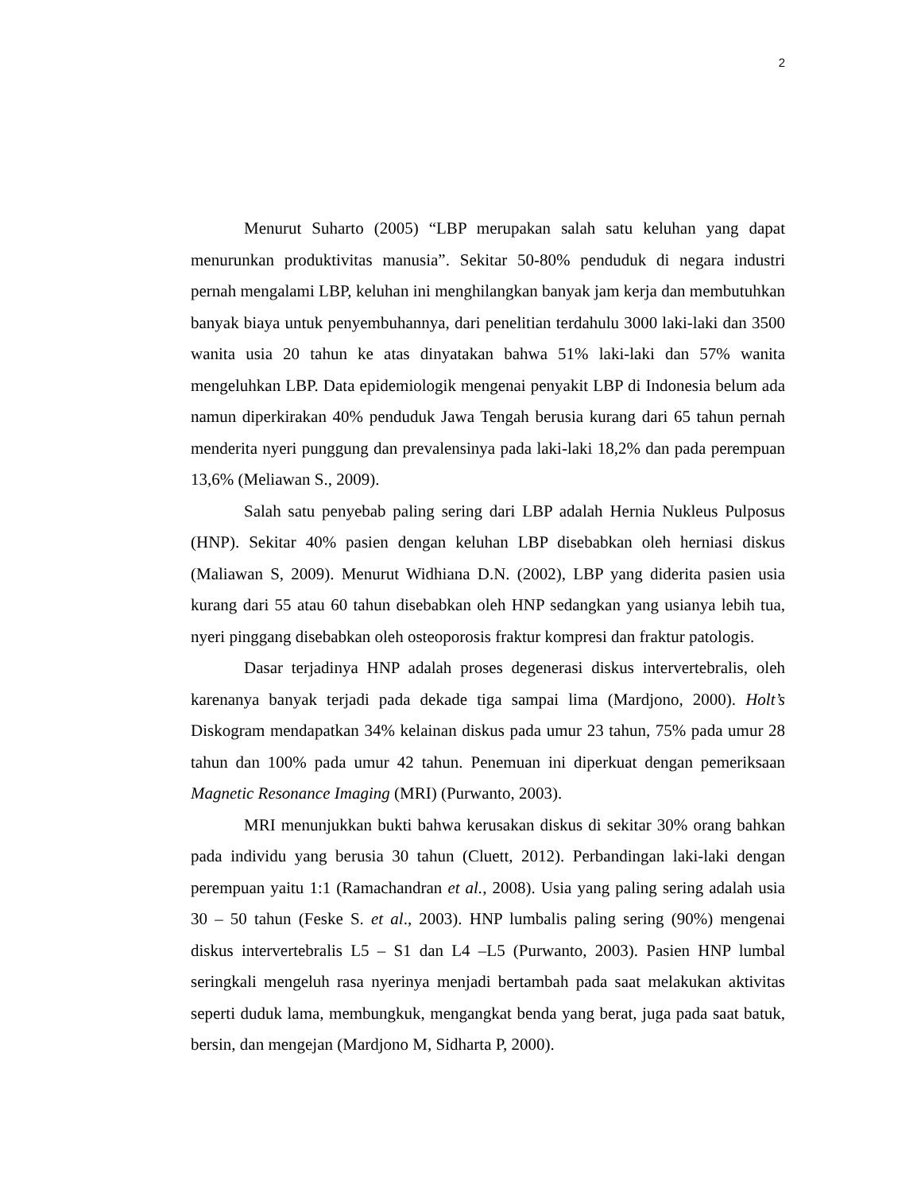2
Menurut Suharto (2005) “LBP merupakan salah satu keluhan yang dapat menurunkan produktivitas manusia”. Sekitar 50-80% penduduk di negara industri pernah mengalami LBP, keluhan ini menghilangkan banyak jam kerja dan membutuhkan banyak biaya untuk penyembuhannya, dari penelitian terdahulu 3000 laki-laki dan 3500 wanita usia 20 tahun ke atas dinyatakan bahwa 51% laki-laki dan 57% wanita mengeluhkan LBP. Data epidemiologik mengenai penyakit LBP di Indonesia belum ada namun diperkirakan 40% penduduk Jawa Tengah berusia kurang dari 65 tahun pernah menderita nyeri punggung dan prevalensinya pada laki-laki 18,2% dan pada perempuan 13,6% (Meliawan S., 2009).
Salah satu penyebab paling sering dari LBP adalah Hernia Nukleus Pulposus (HNP). Sekitar 40% pasien dengan keluhan LBP disebabkan oleh herniasi diskus (Maliawan S, 2009). Menurut Widhiana D.N. (2002), LBP yang diderita pasien usia kurang dari 55 atau 60 tahun disebabkan oleh HNP sedangkan yang usianya lebih tua, nyeri pinggang disebabkan oleh osteoporosis fraktur kompresi dan fraktur patologis.
Dasar terjadinya HNP adalah proses degenerasi diskus intervertebralis, oleh karenanya banyak terjadi pada dekade tiga sampai lima (Mardjono, 2000). Holt’s Diskogram mendapatkan 34% kelainan diskus pada umur 23 tahun, 75% pada umur 28 tahun dan 100% pada umur 42 tahun. Penemuan ini diperkuat dengan pemeriksaan Magnetic Resonance Imaging (MRI) (Purwanto, 2003).
MRI menunjukkan bukti bahwa kerusakan diskus di sekitar 30% orang bahkan pada individu yang berusia 30 tahun (Cluett, 2012). Perbandingan laki-laki dengan perempuan yaitu 1:1 (Ramachandran et al., 2008). Usia yang paling sering adalah usia 30 – 50 tahun (Feske S. et al., 2003). HNP lumbalis paling sering (90%) mengenai diskus intervertebralis L5 – S1 dan L4 –L5 (Purwanto, 2003). Pasien HNP lumbal seringkali mengeluh rasa nyerinya menjadi bertambah pada saat melakukan aktivitas seperti duduk lama, membungkuk, mengangkat benda yang berat, juga pada saat batuk, bersin, dan mengejan (Mardjono M, Sidharta P, 2000).